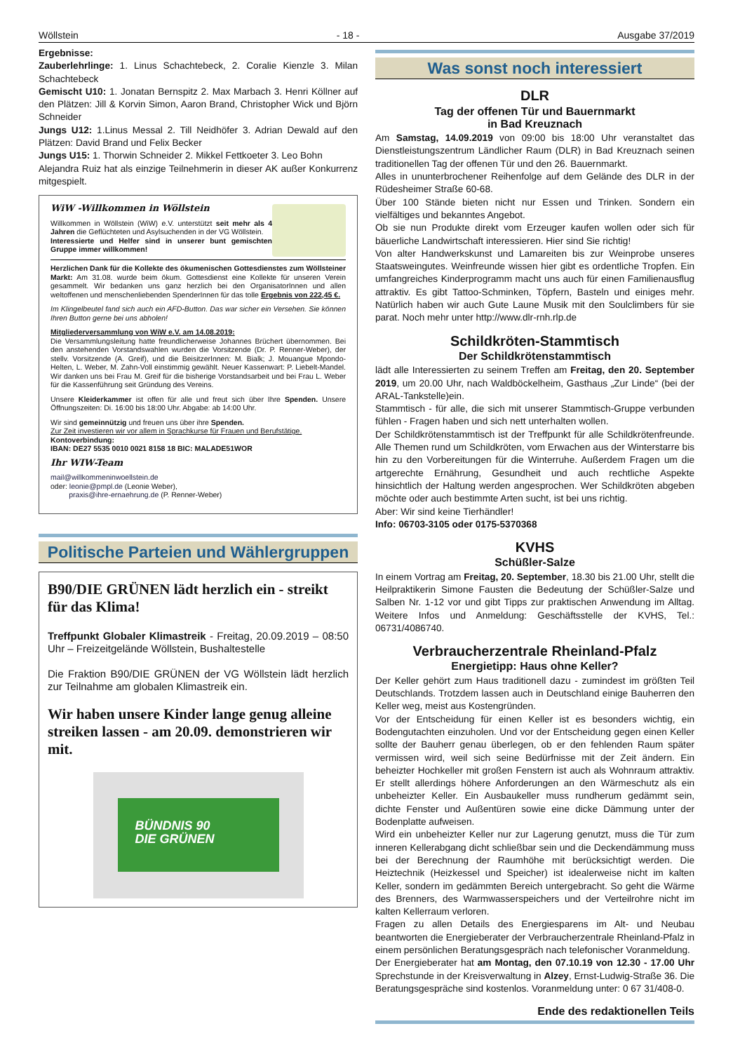Wöllstein - 18 - Ausgabe 37/2019
Ergebnisse:
Zauberlehrlinge: 1. Linus Schachtebeck, 2. Coralie Kienzle 3. Milan Schachtebeck
Gemischt U10: 1. Jonatan Bernspitz 2. Max Marbach 3. Henri Köllner auf den Plätzen: Jill & Korvin Simon, Aaron Brand, Christopher Wick und Björn Schneider
Jungs U12: 1.Linus Messal 2. Till Neidhöfer 3. Adrian Dewald auf den Plätzen: David Brand und Felix Becker
Jungs U15: 1. Thorwin Schneider 2. Mikkel Fettkoeter 3. Leo Bohn
Alejandra Ruiz hat als einzige Teilnehmerin in dieser AK außer Konkurrenz mitgespielt.
WiW -Willkommen in Wöllstein
Willkommen in Wöllstein (WiW) e.V. unterstützt seit mehr als 4 Jahren die Geflüchteten und Asylsuchenden in der VG Wöllstein.
Interessierte und Helfer sind in unserer bunt gemischten Gruppe immer willkommen!
Herzlichen Dank für die Kollekte des ökumenischen Gottesdienstes zum Wöllsteiner Markt: Am 31.08. wurde beim ökum. Gottesdienst eine Kollekte für unseren Verein gesammelt. Wir bedanken uns ganz herzlich bei den OrganisatorInnen und allen weltoffenen und menschenliebenden SpenderInnen für das tolle Ergebnis von 222,45 €.
Im Klingelbeutel fand sich auch ein AFD-Button. Das war sicher ein Versehen. Sie können Ihren Button gerne bei uns abholen!
Mitgliederversammlung von WiW e.V. am 14.08.2019:
Die Versammlungsleitung hatte freundlicherweise Johannes Brüchert übernommen. Bei den anstehenden Vorstandswahlen wurden die Vorsitzende (Dr. P. Renner-Weber), der stellv. Vorsitzende (A. Greif), und die BeisitzerInnen: M. Bialk; J. Mouangue Mpondo-Helten, L. Weber, M. Zahn-Voll einstimmig gewählt. Neuer Kassenwart: P. Liebelt-Mandel. Wir danken uns bei Frau M. Greif für die bisherige Vorstandsarbeit und bei Frau L. Weber für die Kassenführung seit Gründung des Vereins.
Unsere Kleiderkammer ist offen für alle und freut sich über Ihre Spenden. Unsere Öffnungszeiten: Di. 16:00 bis 18:00 Uhr. Abgabe: ab 14:00 Uhr.
Wir sind gemeinnützig und freuen uns über ihre Spenden.
Zur Zeit investieren wir vor allem in Sprachkurse für Frauen und Berufstätige.
Kontoverbindung:
IBAN: DE27 5535 0010 0021 8158 18 BIC: MALADE51WOR
Ihr WIW-Team
mail@willkommeninwoellstein.de
oder: leonie@pmpl.de (Leonie Weber),
praxis@ihre-ernaehrung.de (P. Renner-Weber)
Politische Parteien und Wählergruppen
B90/DIE GRÜNEN lädt herzlich ein - streikt für das Klima!
Treffpunkt Globaler Klimastreik - Freitag, 20.09.2019 – 08:50 Uhr – Freizeitgelände Wöllstein, Bushaltestelle
Die Fraktion B90/DIE GRÜNEN der VG Wöllstein lädt herzlich zur Teilnahme am globalen Klimastreik ein.
Wir haben unsere Kinder lange genug alleine streiken lassen - am 20.09. demonstrieren wir mit.
BÜNDNIS 90
DIE GRÜNEN
Was sonst noch interessiert
DLR
Tag der offenen Tür und Bauernmarkt
in Bad Kreuznach
Am Samstag, 14.09.2019 von 09:00 bis 18:00 Uhr veranstaltet das Dienstleistungszentrum Ländlicher Raum (DLR) in Bad Kreuznach seinen traditionellen Tag der offenen Tür und den 26. Bauernmarkt.
Alles in ununterbrochener Reihenfolge auf dem Gelände des DLR in der Rüdesheimer Straße 60-68.
Über 100 Stände bieten nicht nur Essen und Trinken. Sondern ein vielfältiges und bekanntes Angebot.
Ob sie nun Produkte direkt vom Erzeuger kaufen wollen oder sich für bäuerliche Landwirtschaft interessieren. Hier sind Sie richtig!
Von alter Handwerkskunst und Lamareiten bis zur Weinprobe unseres Staatsweingutes. Weinfreunde wissen hier gibt es ordentliche Tropfen. Ein umfangreiches Kinderprogramm macht uns auch für einen Familienausflug attraktiv. Es gibt Tattoo-Schminken, Töpfern, Basteln und einiges mehr. Natürlich haben wir auch Gute Laune Musik mit den Soulclimbers für sie parat. Noch mehr unter http://www.dlr-rnh.rlp.de
Schildkröten-Stammtisch
Der Schildkrötenstammtisch
lädt alle Interessierten zu seinem Treffen am Freitag, den 20. September 2019, um 20.00 Uhr, nach Waldböckelheim, Gasthaus „Zur Linde“ (bei der ARAL-Tankstelle)ein.
Stammtisch - für alle, die sich mit unserer Stammtisch-Gruppe verbunden fühlen - Fragen haben und sich nett unterhalten wollen.
Der Schildkrötenstammtisch ist der Treffpunkt für alle Schildkrötenfreunde. Alle Themen rund um Schildkröten, vom Erwachen aus der Winterstarre bis hin zu den Vorbereitungen für die Winterruhe. Außerdem Fragen um die artgerechte Ernährung, Gesundheit und auch rechtliche Aspekte hinsichtlich der Haltung werden angesprochen. Wer Schildkröten abgeben möchte oder auch bestimmte Arten sucht, ist bei uns richtig.
Aber: Wir sind keine Tierhändler!
Info: 06703-3105 oder 0175-5370368
KVHS
Schüßler-Salze
In einem Vortrag am Freitag, 20. September, 18.30 bis 21.00 Uhr, stellt die Heilpraktikerin Simone Fausten die Bedeutung der Schüßler-Salze und Salben Nr. 1-12 vor und gibt Tipps zur praktischen Anwendung im Alltag. Weitere Infos und Anmeldung: Geschäftsstelle der KVHS, Tel.: 06731/4086740.
Verbraucherzentrale Rheinland-Pfalz
Energietipp: Haus ohne Keller?
Der Keller gehört zum Haus traditionell dazu - zumindest im größten Teil Deutschlands. Trotzdem lassen auch in Deutschland einige Bauherren den Keller weg, meist aus Kostengründen.
Vor der Entscheidung für einen Keller ist es besonders wichtig, ein Bodengutachten einzuholen. Und vor der Entscheidung gegen einen Keller sollte der Bauherr genau überlegen, ob er den fehlenden Raum später vermissen wird, weil sich seine Bedürfnisse mit der Zeit ändern. Ein beheizter Hochkeller mit großen Fenstern ist auch als Wohnraum attraktiv. Er stellt allerdings höhere Anforderungen an den Wärmeschutz als ein unbeheizter Keller. Ein Ausbaukeller muss rundherum gedämmt sein, dichte Fenster und Außentüren sowie eine dicke Dämmung unter der Bodenplatte aufweisen.
Wird ein unbeheizter Keller nur zur Lagerung genutzt, muss die Tür zum inneren Kellerabgang dicht schließbar sein und die Deckendämmung muss bei der Berechnung der Raumhöhe mit berücksichtigt werden. Die Heiztechnik (Heizkessel und Speicher) ist idealerweise nicht im kalten Keller, sondern im gedämmten Bereich untergebracht. So geht die Wärme des Brenners, des Warmwasserspeichers und der Verteilrohre nicht im kalten Kellerraum verloren.
Fragen zu allen Details des Energiesparens im Alt- und Neubau beantworten die Energieberater der Verbraucherzentrale Rheinland-Pfalz in einem persönlichen Beratungsgespräch nach telefonischer Voranmeldung.
Der Energieberater hat am Montag, den 07.10.19 von 12.30 - 17.00 Uhr Sprechstunde in der Kreisverwaltung in Alzey, Ernst-Ludwig-Straße 36. Die Beratungsgespräche sind kostenlos. Voranmeldung unter: 0 67 31/408-0.
Ende des redaktionellen Teils